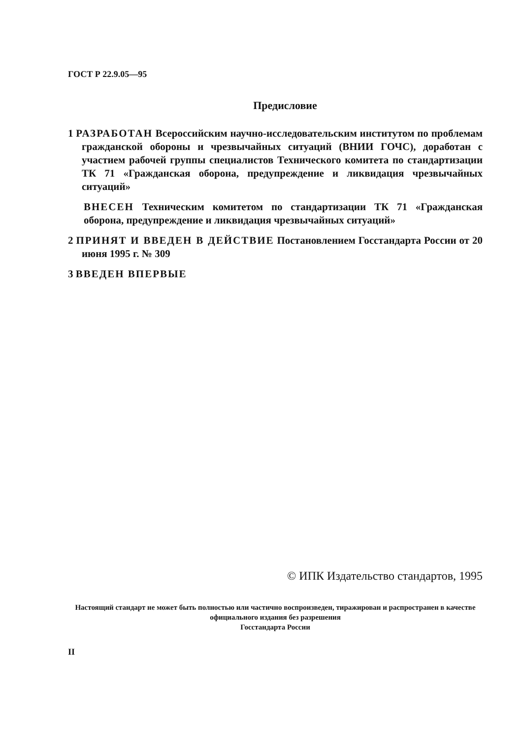ГОСТ Р 22.9.05—95
Предисловие
1 РАЗРАБОТАН Всероссийским научно-исследовательским институтом по проблемам гражданской обороны и чрезвычайных ситуаций (ВНИИ ГОЧС), доработан с участием рабочей группы специалистов Технического комитета по стандартизации ТК 71 «Гражданская оборона, предупреждение и ликвидация чрезвычайных ситуаций»
ВНЕСЕН Техническим комитетом по стандартизации ТК 71 «Гражданская оборона, предупреждение и ликвидация чрезвычайных ситуаций»
2 ПРИНЯТ И ВВЕДЕН В ДЕЙСТВИЕ Постановлением Госстандарта России от 20 июня 1995 г. № 309
3 ВВЕДЕН ВПЕРВЫЕ
© ИПК Издательство стандартов, 1995
Настоящий стандарт не может быть полностью или частично воспроизведен, тиражирован и распространен в качестве официального издания без разрешения
Госстандарта России
II